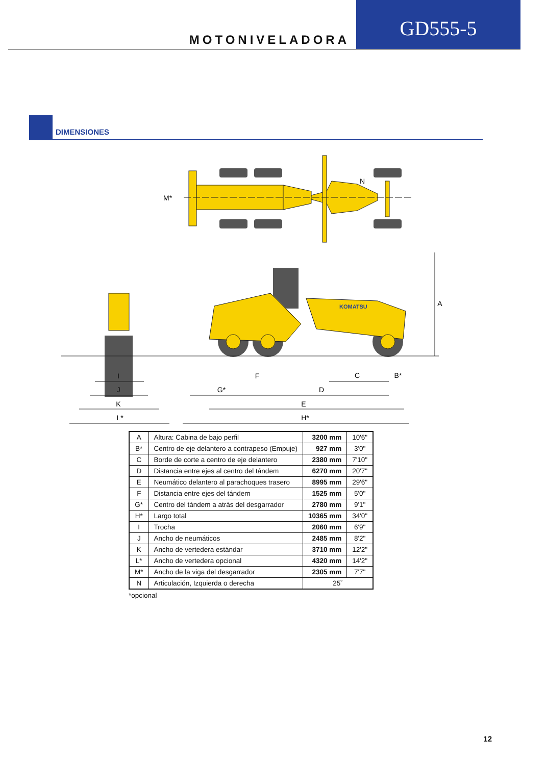MOTONIVELADORA
GD555-5
DIMENSIONES
M*
N
KOMATSU
I
J
K
L*
F
G*
D
C
B*
E
H*
A
| A | Altura: Cabina de bajo perfil | 3200 mm | 10'6" |
| B* | Centro de eje delantero a contrapeso (Empuje) | 927 mm | 3'0" |
| C | Borde de corte a centro de eje delantero | 2380 mm | 7'10" |
| D | Distancia entre ejes al centro del tándem | 6270 mm | 20'7" |
| E | Neumático delantero al parachoques trasero | 8995 mm | 29'6" |
| F | Distancia entre ejes del tándem | 1525 mm | 5'0" |
| G* | Centro del tándem a atrás del desgarrador | 2780 mm | 9'1" |
| H* | Largo total | 10365 mm | 34'0" |
| I | Trocha | 2060 mm | 6'9" |
| J | Ancho de neumáticos | 2485 mm | 8'2" |
| K | Ancho de vertedera estándar | 3710 mm | 12'2" |
| L* | Ancho de vertedera opcional | 4320 mm | 14'2" |
| M* | Ancho de la viga del desgarrador | 2305 mm | 7'7" |
| N | Articulación, Izquierda o derecha | 25˚ | |
*opcional
12